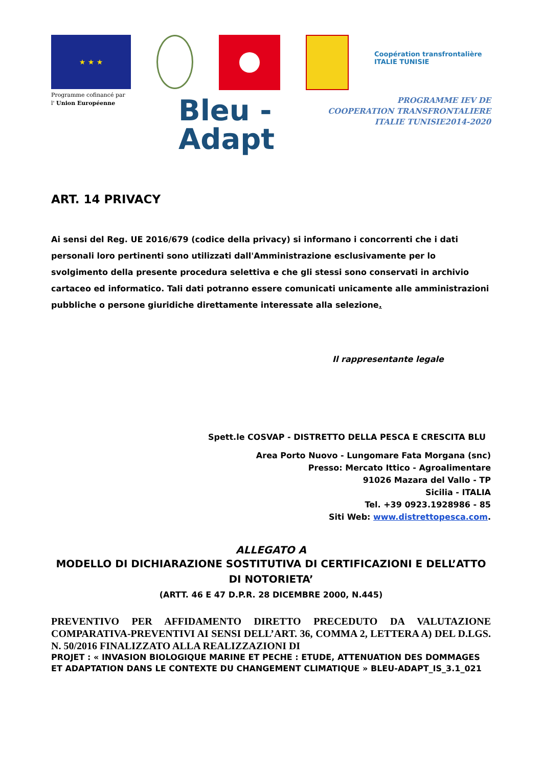★ ★ ★
Coopération transfrontalière
ITALIE TUNISIE
Programme cofinancé par
l' Union Européenne
Bleu -
Adapt
PROGRAMME IEV DE
COOPERATION TRANSFRONTALIERE
ITALIE TUNISIE2014-2020
ART. 14 PRIVACY
Ai sensi del Reg. UE 2016/679 (codice della privacy) si informano i concorrenti che i dati personali loro pertinenti sono utilizzati dall'Amministrazione esclusivamente per lo svolgimento della presente procedura selettiva e che gli stessi sono conservati in archivio cartaceo ed informatico. Tali dati potranno essere comunicati unicamente alle amministrazioni pubbliche o persone giuridiche direttamente interessate alla selezione.
Il rappresentante legale
Spett.le COSVAP - DISTRETTO DELLA PESCA E CRESCITA BLU
Area Porto Nuovo - Lungomare Fata Morgana (snc)
Presso: Mercato Ittico - Agroalimentare
91026 Mazara del Vallo - TP
Sicilia - ITALIA
Tel. +39 0923.1928986 - 85
Siti Web: www.distrettopesca.com.
ALLEGATO A
MODELLO DI DICHIARAZIONE SOSTITUTIVA DI CERTIFICAZIONI E DELL’ATTO DI NOTORIETA’
(ARTT. 46 E 47 D.P.R. 28 DICEMBRE 2000, N.445)
PREVENTIVO PER AFFIDAMENTO DIRETTO PRECEDUTO DA VALUTAZIONE COMPARATIVA-PREVENTIVI AI SENSI DELL’ART. 36, COMMA 2, LETTERA A) DEL D.LGS. N. 50/2016 FINALIZZATO ALLA REALIZZAZIONI DI
PROJET : « INVASION BIOLOGIQUE MARINE ET PECHE : ETUDE, ATTENUATION DES DOMMAGES ET ADAPTATION DANS LE CONTEXTE DU CHANGEMENT CLIMATIQUE » BLEU-ADAPT_IS_3.1_021